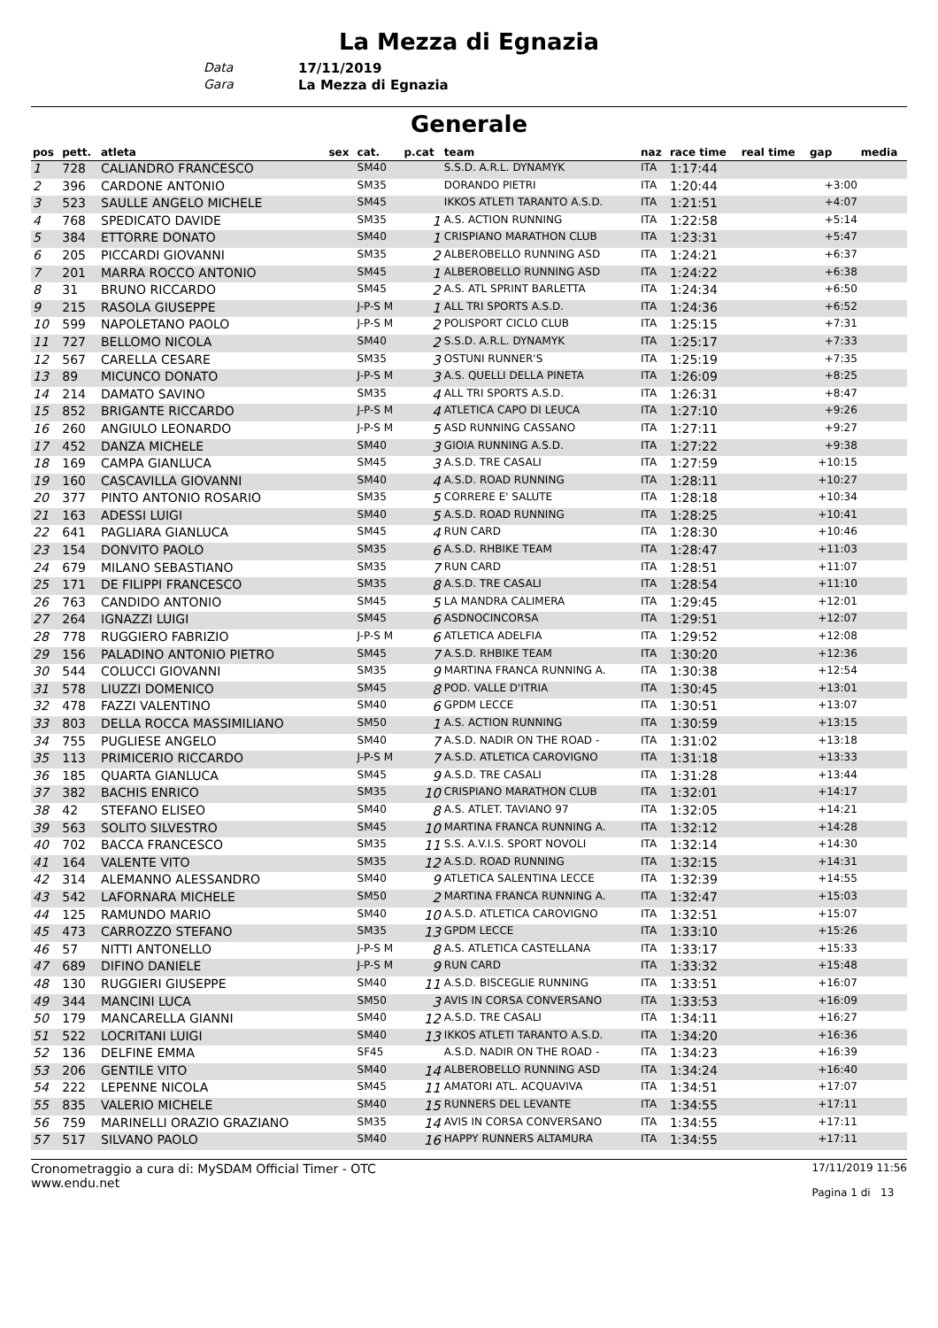La Mezza di Egnazia
Data 17/11/2019
Gara La Mezza di Egnazia
Generale
| pos | pett. | atleta | sex | cat. | p.cat | team | naz | race time | real time | gap | media |
| --- | --- | --- | --- | --- | --- | --- | --- | --- | --- | --- | --- |
| 1 | 728 | CALIANDRO FRANCESCO | | SM40 | | S.S.D. A.R.L. DYNAMYK | ITA | 1:17:44 | | | |
| 2 | 396 | CARDONE ANTONIO | | SM35 | | DORANDO PIETRI | ITA | 1:20:44 | | +3:00 | |
| 3 | 523 | SAULLE ANGELO MICHELE | | SM45 | | IKKOS ATLETI TARANTO A.S.D. | ITA | 1:21:51 | | +4:07 | |
| 4 | 768 | SPEDICATO DAVIDE | | SM35 | 1 | A.S. ACTION RUNNING | ITA | 1:22:58 | | +5:14 | |
| 5 | 384 | ETTORRE DONATO | | SM40 | 1 | CRISPIANO MARATHON CLUB | ITA | 1:23:31 | | +5:47 | |
| 6 | 205 | PICCARDI GIOVANNI | | SM35 | 2 | ALBEROBELLO RUNNING ASD | ITA | 1:24:21 | | +6:37 | |
| 7 | 201 | MARRA ROCCO ANTONIO | | SM45 | 1 | ALBEROBELLO RUNNING ASD | ITA | 1:24:22 | | +6:38 | |
| 8 | 31 | BRUNO RICCARDO | | SM45 | 2 | A.S. ATL SPRINT BARLETTA | ITA | 1:24:34 | | +6:50 | |
| 9 | 215 | RASOLA GIUSEPPE | | J-P-S M | 1 | ALL TRI SPORTS A.S.D. | ITA | 1:24:36 | | +6:52 | |
| 10 | 599 | NAPOLETANO PAOLO | | J-P-S M | 2 | POLISPORT CICLO CLUB | ITA | 1:25:15 | | +7:31 | |
| 11 | 727 | BELLOMO NICOLA | | SM40 | 2 | S.S.D. A.R.L. DYNAMYK | ITA | 1:25:17 | | +7:33 | |
| 12 | 567 | CARELLA CESARE | | SM35 | 3 | OSTUNI RUNNER'S | ITA | 1:25:19 | | +7:35 | |
| 13 | 89 | MICUNCO DONATO | | J-P-S M | 3 | A.S. QUELLI DELLA PINETA | ITA | 1:26:09 | | +8:25 | |
| 14 | 214 | DAMATO SAVINO | | SM35 | 4 | ALL TRI SPORTS A.S.D. | ITA | 1:26:31 | | +8:47 | |
| 15 | 852 | BRIGANTE RICCARDO | | J-P-S M | 4 | ATLETICA CAPO DI LEUCA | ITA | 1:27:10 | | +9:26 | |
| 16 | 260 | ANGIULO LEONARDO | | J-P-S M | 5 | ASD RUNNING CASSANO | ITA | 1:27:11 | | +9:27 | |
| 17 | 452 | DANZA MICHELE | | SM40 | 3 | GIOIA RUNNING A.S.D. | ITA | 1:27:22 | | +9:38 | |
| 18 | 169 | CAMPA GIANLUCA | | SM45 | 3 | A.S.D. TRE CASALI | ITA | 1:27:59 | | +10:15 | |
| 19 | 160 | CASCAVILLA GIOVANNI | | SM40 | 4 | A.S.D. ROAD RUNNING | ITA | 1:28:11 | | +10:27 | |
| 20 | 377 | PINTO ANTONIO ROSARIO | | SM35 | 5 | CORRERE E' SALUTE | ITA | 1:28:18 | | +10:34 | |
| 21 | 163 | ADESSI LUIGI | | SM40 | 5 | A.S.D. ROAD RUNNING | ITA | 1:28:25 | | +10:41 | |
| 22 | 641 | PAGLIARA GIANLUCA | | SM45 | 4 | RUN CARD | ITA | 1:28:30 | | +10:46 | |
| 23 | 154 | DONVITO PAOLO | | SM35 | 6 | A.S.D. RHBIKE TEAM | ITA | 1:28:47 | | +11:03 | |
| 24 | 679 | MILANO SEBASTIANO | | SM35 | 7 | RUN CARD | ITA | 1:28:51 | | +11:07 | |
| 25 | 171 | DE FILIPPI FRANCESCO | | SM35 | 8 | A.S.D. TRE CASALI | ITA | 1:28:54 | | +11:10 | |
| 26 | 763 | CANDIDO ANTONIO | | SM45 | 5 | LA MANDRA CALIMERA | ITA | 1:29:45 | | +12:01 | |
| 27 | 264 | IGNAZZI LUIGI | | SM45 | 6 | ASDNOCINCORSA | ITA | 1:29:51 | | +12:07 | |
| 28 | 778 | RUGGIERO FABRIZIO | | J-P-S M | 6 | ATLETICA ADELFIA | ITA | 1:29:52 | | +12:08 | |
| 29 | 156 | PALADINO ANTONIO PIETRO | | SM45 | 7 | A.S.D. RHBIKE TEAM | ITA | 1:30:20 | | +12:36 | |
| 30 | 544 | COLUCCI GIOVANNI | | SM35 | 9 | MARTINA FRANCA RUNNING A. | ITA | 1:30:38 | | +12:54 | |
| 31 | 578 | LIUZZI DOMENICO | | SM45 | 8 | POD. VALLE D'ITRIA | ITA | 1:30:45 | | +13:01 | |
| 32 | 478 | FAZZI VALENTINO | | SM40 | 6 | GPDM LECCE | ITA | 1:30:51 | | +13:07 | |
| 33 | 803 | DELLA ROCCA MASSIMILIANO | | SM50 | 1 | A.S. ACTION RUNNING | ITA | 1:30:59 | | +13:15 | |
| 34 | 755 | PUGLIESE ANGELO | | SM40 | 7 | A.S.D. NADIR ON THE ROAD - | ITA | 1:31:02 | | +13:18 | |
| 35 | 113 | PRIMICERIO RICCARDO | | J-P-S M | 7 | A.S.D. ATLETICA CAROVIGNO | ITA | 1:31:18 | | +13:33 | |
| 36 | 185 | QUARTA GIANLUCA | | SM45 | 9 | A.S.D. TRE CASALI | ITA | 1:31:28 | | +13:44 | |
| 37 | 382 | BACHIS ENRICO | | SM35 | 10 | CRISPIANO MARATHON CLUB | ITA | 1:32:01 | | +14:17 | |
| 38 | 42 | STEFANO ELISEO | | SM40 | 8 | A.S. ATLET. TAVIANO 97 | ITA | 1:32:05 | | +14:21 | |
| 39 | 563 | SOLITO SILVESTRO | | SM45 | 10 | MARTINA FRANCA RUNNING A. | ITA | 1:32:12 | | +14:28 | |
| 40 | 702 | BACCA FRANCESCO | | SM35 | 11 | S.S. A.V.I.S. SPORT NOVOLI | ITA | 1:32:14 | | +14:30 | |
| 41 | 164 | VALENTE VITO | | SM35 | 12 | A.S.D. ROAD RUNNING | ITA | 1:32:15 | | +14:31 | |
| 42 | 314 | ALEMANNO ALESSANDRO | | SM40 | 9 | ATLETICA SALENTINA LECCE | ITA | 1:32:39 | | +14:55 | |
| 43 | 542 | LAFORNARA MICHELE | | SM50 | 2 | MARTINA FRANCA RUNNING A. | ITA | 1:32:47 | | +15:03 | |
| 44 | 125 | RAMUNDO MARIO | | SM40 | 10 | A.S.D. ATLETICA CAROVIGNO | ITA | 1:32:51 | | +15:07 | |
| 45 | 473 | CARROZZO STEFANO | | SM35 | 13 | GPDM LECCE | ITA | 1:33:10 | | +15:26 | |
| 46 | 57 | NITTI ANTONELLO | | J-P-S M | 8 | A.S. ATLETICA CASTELLANA | ITA | 1:33:17 | | +15:33 | |
| 47 | 689 | DIFINO DANIELE | | J-P-S M | 9 | RUN CARD | ITA | 1:33:32 | | +15:48 | |
| 48 | 130 | RUGGIERI GIUSEPPE | | SM40 | 11 | A.S.D. BISCEGLIE RUNNING | ITA | 1:33:51 | | +16:07 | |
| 49 | 344 | MANCINI LUCA | | SM50 | 3 | AVIS IN CORSA CONVERSANO | ITA | 1:33:53 | | +16:09 | |
| 50 | 179 | MANCARELLA GIANNI | | SM40 | 12 | A.S.D. TRE CASALI | ITA | 1:34:11 | | +16:27 | |
| 51 | 522 | LOCRITANI LUIGI | | SM40 | 13 | IKKOS ATLETI TARANTO A.S.D. | ITA | 1:34:20 | | +16:36 | |
| 52 | 136 | DELFINE EMMA | | SF45 | | A.S.D. NADIR ON THE ROAD - | ITA | 1:34:23 | | +16:39 | |
| 53 | 206 | GENTILE VITO | | SM40 | 14 | ALBEROBELLO RUNNING ASD | ITA | 1:34:24 | | +16:40 | |
| 54 | 222 | LEPENNE NICOLA | | SM45 | 11 | AMATORI ATL. ACQUAVIVA | ITA | 1:34:51 | | +17:07 | |
| 55 | 835 | VALERIO MICHELE | | SM40 | 15 | RUNNERS DEL LEVANTE | ITA | 1:34:55 | | +17:11 | |
| 56 | 759 | MARINELLI ORAZIO GRAZIANO | | SM35 | 14 | AVIS IN CORSA CONVERSANO | ITA | 1:34:55 | | +17:11 | |
| 57 | 517 | SILVANO PAOLO | | SM40 | 16 | HAPPY RUNNERS ALTAMURA | ITA | 1:34:55 | | +17:11 | |
Cronometraggio a cura di: MySDAM Official Timer - OTC
www.endu.net
17/11/2019 11:56
Pagina 1 di 13